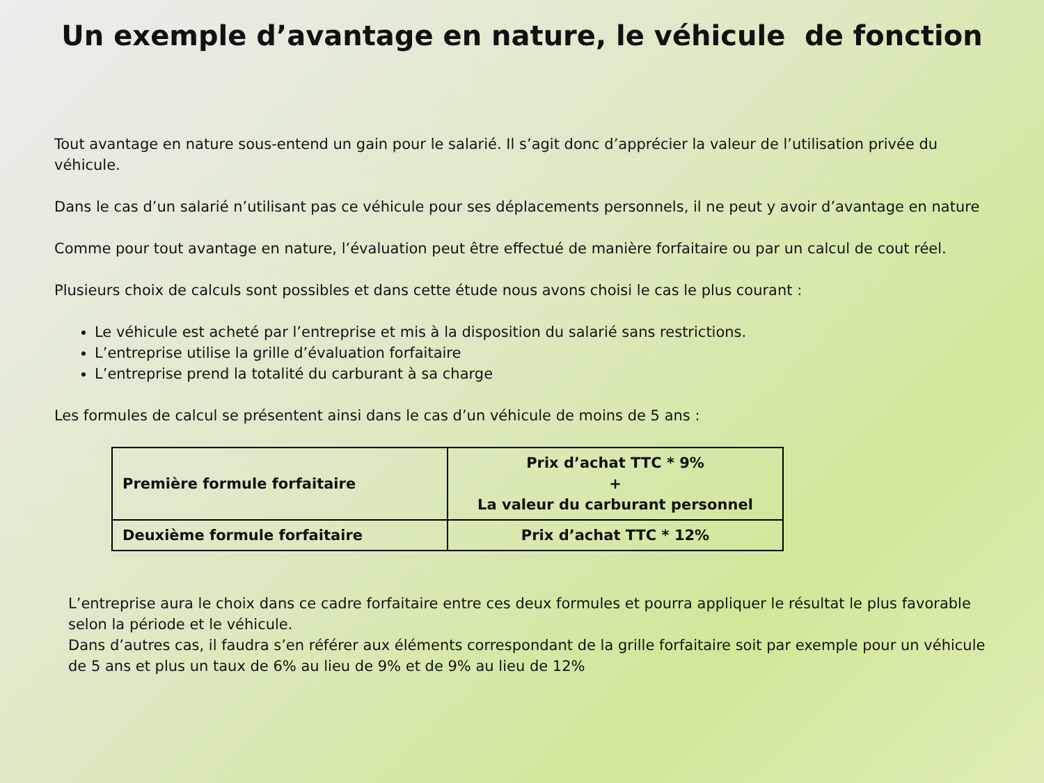Un exemple d’avantage en nature, le véhicule de fonction
Tout avantage en nature sous-entend un gain pour le salarié. Il s’agit donc d’apprécier la valeur de l’utilisation privée du véhicule.
Dans le cas d’un salarié n’utilisant pas ce véhicule pour ses déplacements personnels, il ne peut y avoir d’avantage en nature
Comme pour tout avantage en nature, l’évaluation peut être effectué de manière forfaitaire ou par un calcul de cout réel.
Plusieurs choix de calculs sont possibles et dans cette étude nous avons choisi le cas le plus courant :
Le véhicule est acheté par l’entreprise et mis à la disposition du salarié sans restrictions.
L’entreprise utilise la grille d’évaluation forfaitaire
L’entreprise prend la totalité du carburant à sa charge
Les formules de calcul se présentent ainsi dans le cas d’un véhicule de moins de 5 ans :
| Première formule forfaitaire | Prix d’achat TTC * 9% + La valeur du carburant personnel |
| Deuxième formule forfaitaire | Prix d’achat TTC * 12% |
L’entreprise aura le choix dans ce cadre forfaitaire entre ces deux formules et pourra appliquer le résultat le plus favorable selon la période et le véhicule.
Dans d’autres cas, il faudra s’en référer aux éléments correspondant de la grille forfaitaire soit par exemple pour un véhicule de 5 ans et plus un taux de 6% au lieu de 9% et de 9% au lieu de 12%